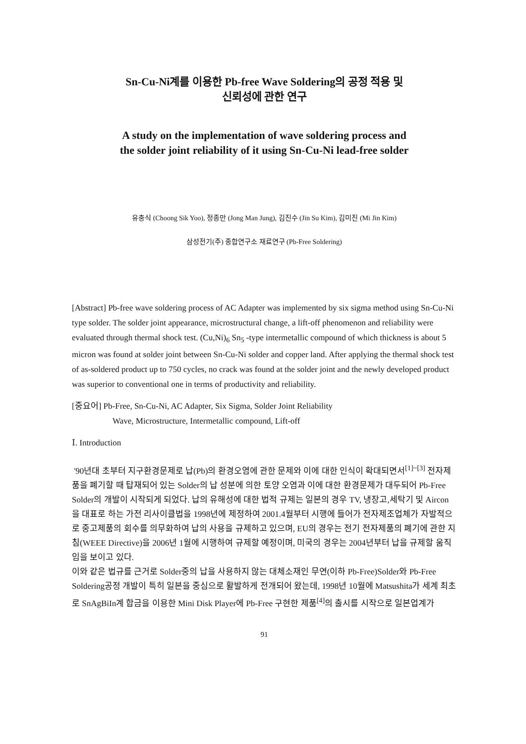Sn-Cu-Ni계를 이용한 Pb-free Wave Soldering의 공정 적용 및
신뢰성에 관한 연구
A study on the implementation of wave soldering process and
the solder joint reliability of it using Sn-Cu-Ni lead-free solder
유충식 (Choong Sik Yoo), 정종만 (Jong Man Jung), 김진수 (Jin Su Kim), 김미진 (Mi Jin Kim)
삼성전기(주) 종합연구소 재료연구 (Pb-Free Soldering)
[Abstract] Pb-free wave soldering process of AC Adapter was implemented by six sigma method using Sn-Cu-Ni type solder. The solder joint appearance, microstructural change, a lift-off phenomenon and reliability were evaluated through thermal shock test. (Cu,Ni)<sub>6</sub> Sn<sub>5</sub> -type intermetallic compound of which thickness is about 5 micron was found at solder joint between Sn-Cu-Ni solder and copper land. After applying the thermal shock test of as-soldered product up to 750 cycles, no crack was found at the solder joint and the newly developed product was superior to conventional one in terms of productivity and reliability.
[중요어] Pb-Free, Sn-Cu-Ni, AC Adapter, Six Sigma, Solder Joint Reliability
Wave, Microstructure, Intermetallic compound, Lift-off
Ⅰ. Introduction
'90년대 초부터 지구환경문제로 납(Pb)의 환경오염에 관한 문제와 이에 대한 인식이 확대되면서<sup>[1]~[3]</sup> 전자제품을 폐기할 때 탑재되어 있는 Solder의 납 성분에 의한 토양 오염과 이에 대한 환경문제가 대두되어 Pb-Free Solder의 개발이 시작되게 되었다. 납의 유해성에 대한 법적 규제는 일본의 경우 TV, 냉장고,세탁기 및 Aircon을 대표로 하는 가전 리사이클법을 1998년에 제정하여 2001.4월부터 시행에 들어가 전자제조업체가 자발적으로 중고제품의 회수를 의무화하여 납의 사용을 규제하고 있으며, EU의 경우는 전기 전자제품의 폐기에 관한 지침(WEEE Directive)을 2006년 1월에 시행하여 규제할 예정이며, 미국의 경우는 2004년부터 납을 규제할 움직임을 보이고 있다.
이와 같은 법규를 근거로 Solder중의 납을 사용하지 않는 대체소재인 무연(이하 Pb-Free)Solder와 Pb-Free Soldering공정 개발이 특히 일본을 중심으로 활발하게 전개되어 왔는데, 1998년 10월에 Matsushita가 세계 최초로 SnAgBiIn계 합금을 이용한 Mini Disk Player에 Pb-Free 구현한 제품<sup>[4]</sup>의 출시를 시작으로 일본업계가
91